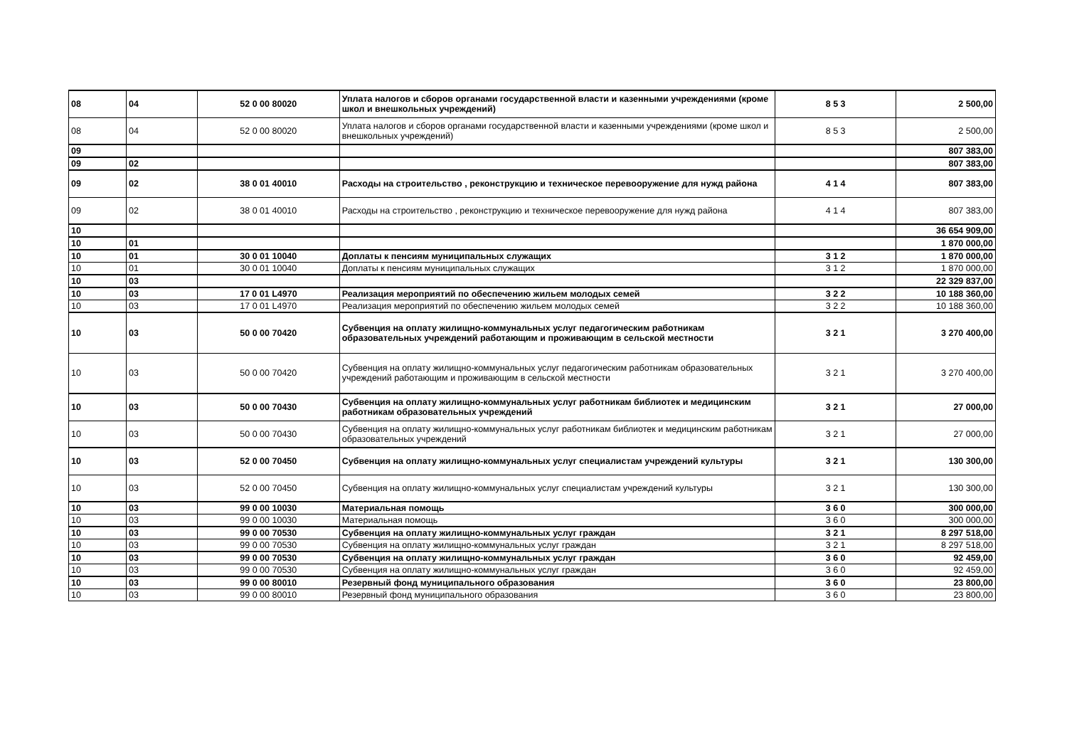| 08 | 04 | 52 0 00 80020 | Уплата налогов и сборов органами государственной власти и казенными учреждениями (кроме школ и внешкольных учреждений) | 8 5 3 | 2 500,00 |
| 08 | 04 | 52 0 00 80020 | Уплата налогов и сборов органами государственной власти и казенными учреждениями (кроме школ и внешкольных учреждений) | 8 5 3 | 2 500,00 |
| 09 | | | | | 807 383,00 |
| 09 | 02 | | | | 807 383,00 |
| 09 | 02 | 38 0 01 40010 | Расходы на строительство , реконструкцию и техническое перевооружение для нужд района | 4 1 4 | 807 383,00 |
| 09 | 02 | 38 0 01 40010 | Расходы на строительство , реконструкцию и техническое перевооружение для нужд района | 4 1 4 | 807 383,00 |
| 10 | | | | | 36 654 909,00 |
| 10 | 01 | | | | 1 870 000,00 |
| 10 | 01 | 30 0 01 10040 | Доплаты к пенсиям муниципальных служащих | 3 1 2 | 1 870 000,00 |
| 10 | 01 | 30 0 01 10040 | Доплаты к пенсиям муниципальных служащих | 3 1 2 | 1 870 000,00 |
| 10 | 03 | | | | 22 329 837,00 |
| 10 | 03 | 17 0 01 L4970 | Реализация мероприятий по обеспечению жильем молодых семей | 3 2 2 | 10 188 360,00 |
| 10 | 03 | 17 0 01 L4970 | Реализация мероприятий по обеспечению жильем молодых семей | 3 2 2 | 10 188 360,00 |
| 10 | 03 | 50 0 00 70420 | Субвенция на оплату жилищно-коммунальных услуг педагогическим работникам образовательных учреждений работающим и проживающим в сельской местности | 3 2 1 | 3 270 400,00 |
| 10 | 03 | 50 0 00 70420 | Субвенция на оплату жилищно-коммунальных услуг педагогическим работникам образовательных учреждений работающим и проживающим в сельской местности | 3 2 1 | 3 270 400,00 |
| 10 | 03 | 50 0 00 70430 | Субвенция на оплату жилищно-коммунальных услуг работникам библиотек и медицинским работникам образовательных учреждений | 3 2 1 | 27 000,00 |
| 10 | 03 | 50 0 00 70430 | Субвенция на оплату жилищно-коммунальных услуг работникам библиотек и медицинским работникам образовательных учреждений | 3 2 1 | 27 000,00 |
| 10 | 03 | 52 0 00 70450 | Субвенция на оплату жилищно-коммунальных услуг специалистам учреждений культуры | 3 2 1 | 130 300,00 |
| 10 | 03 | 52 0 00 70450 | Субвенция на оплату жилищно-коммунальных услуг специалистам учреждений культуры | 3 2 1 | 130 300,00 |
| 10 | 03 | 99 0 00 10030 | Материальная помощь | 3 6 0 | 300 000,00 |
| 10 | 03 | 99 0 00 10030 | Материальная помощь | 3 6 0 | 300 000,00 |
| 10 | 03 | 99 0 00 70530 | Субвенция на оплату жилищно-коммунальных услуг граждан | 3 2 1 | 8 297 518,00 |
| 10 | 03 | 99 0 00 70530 | Субвенция на оплату жилищно-коммунальных услуг граждан | 3 2 1 | 8 297 518,00 |
| 10 | 03 | 99 0 00 70530 | Субвенция на оплату жилищно-коммунальных услуг граждан | 3 6 0 | 92 459,00 |
| 10 | 03 | 99 0 00 70530 | Субвенция на оплату жилищно-коммунальных услуг граждан | 3 6 0 | 92 459,00 |
| 10 | 03 | 99 0 00 80010 | Резервный фонд муниципального образования | 3 6 0 | 23 800,00 |
| 10 | 03 | 99 0 00 80010 | Резервный фонд муниципального образования | 3 6 0 | 23 800,00 |